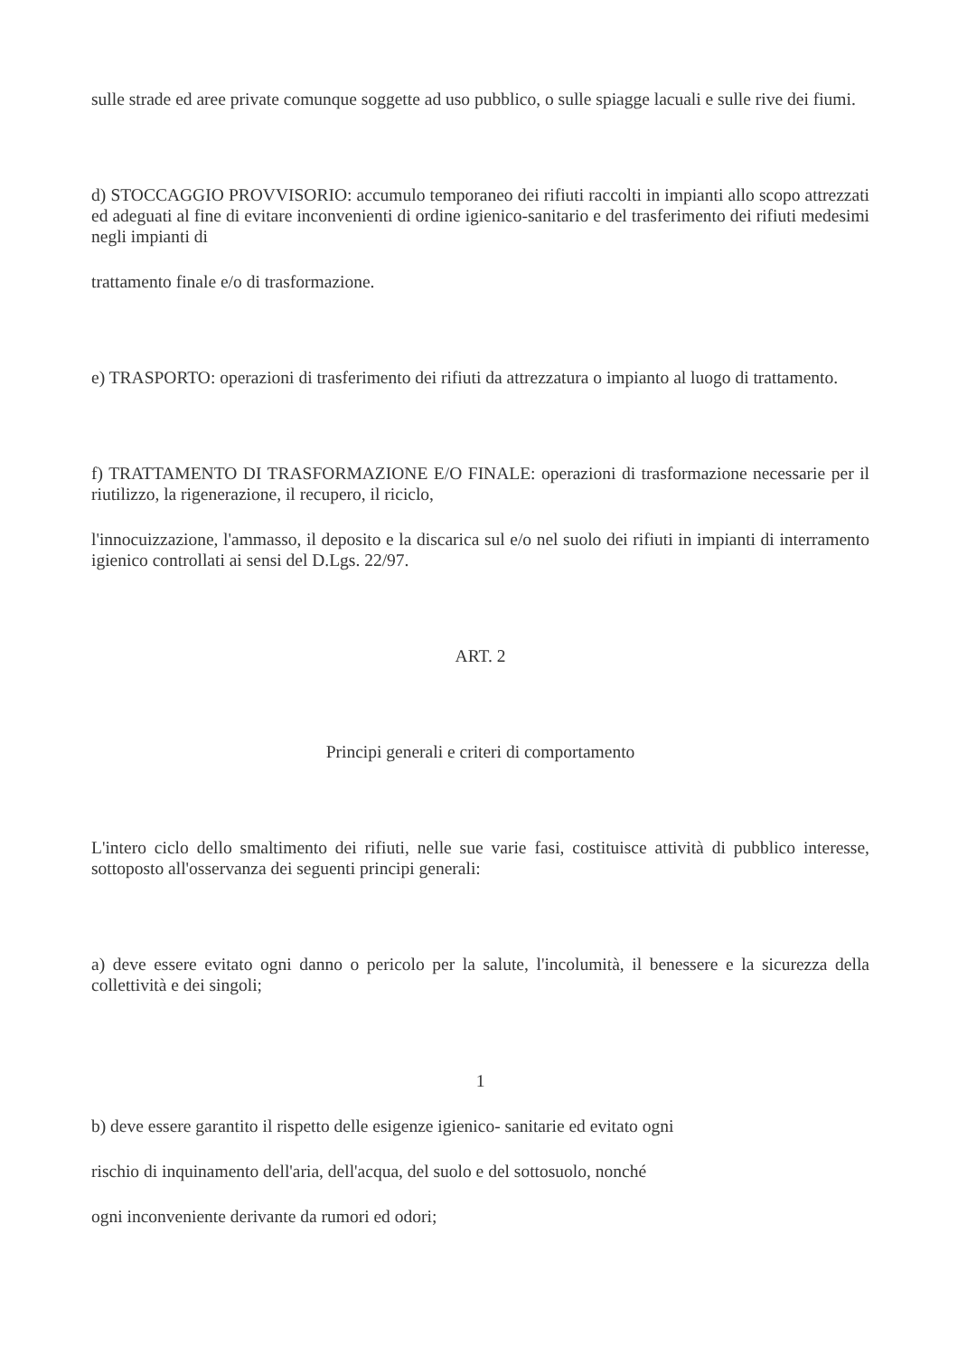sulle strade ed aree private comunque soggette ad uso pubblico, o sulle spiagge lacuali e sulle rive dei fiumi.
d) STOCCAGGIO PROVVISORIO: accumulo temporaneo dei rifiuti raccolti in impianti allo scopo attrezzati ed adeguati al fine di evitare inconvenienti di ordine igienico-sanitario e del trasferimento dei rifiuti medesimi negli impianti di
trattamento finale e/o di trasformazione.
e) TRASPORTO: operazioni di trasferimento dei rifiuti da attrezzatura o impianto al luogo di trattamento.
f) TRATTAMENTO DI TRASFORMAZIONE E/O FINALE: operazioni di trasformazione necessarie per il riutilizzo, la rigenerazione, il recupero, il riciclo,
l'innocuizzazione, l'ammasso, il deposito e la discarica sul e/o nel suolo dei rifiuti in impianti di interramento igienico controllati ai sensi del D.Lgs. 22/97.
ART. 2
Principi generali e criteri di comportamento
L'intero ciclo dello smaltimento dei rifiuti, nelle sue varie fasi, costituisce attività di pubblico interesse, sottoposto all'osservanza dei seguenti principi generali:
a) deve essere evitato ogni danno o pericolo per la salute, l'incolumità, il benessere e la sicurezza della collettività e dei singoli;
1
b) deve essere garantito il rispetto delle esigenze igienico- sanitarie ed evitato ogni
rischio di inquinamento dell'aria, dell'acqua, del suolo e del sottosuolo, nonché
ogni inconveniente derivante da rumori ed odori;